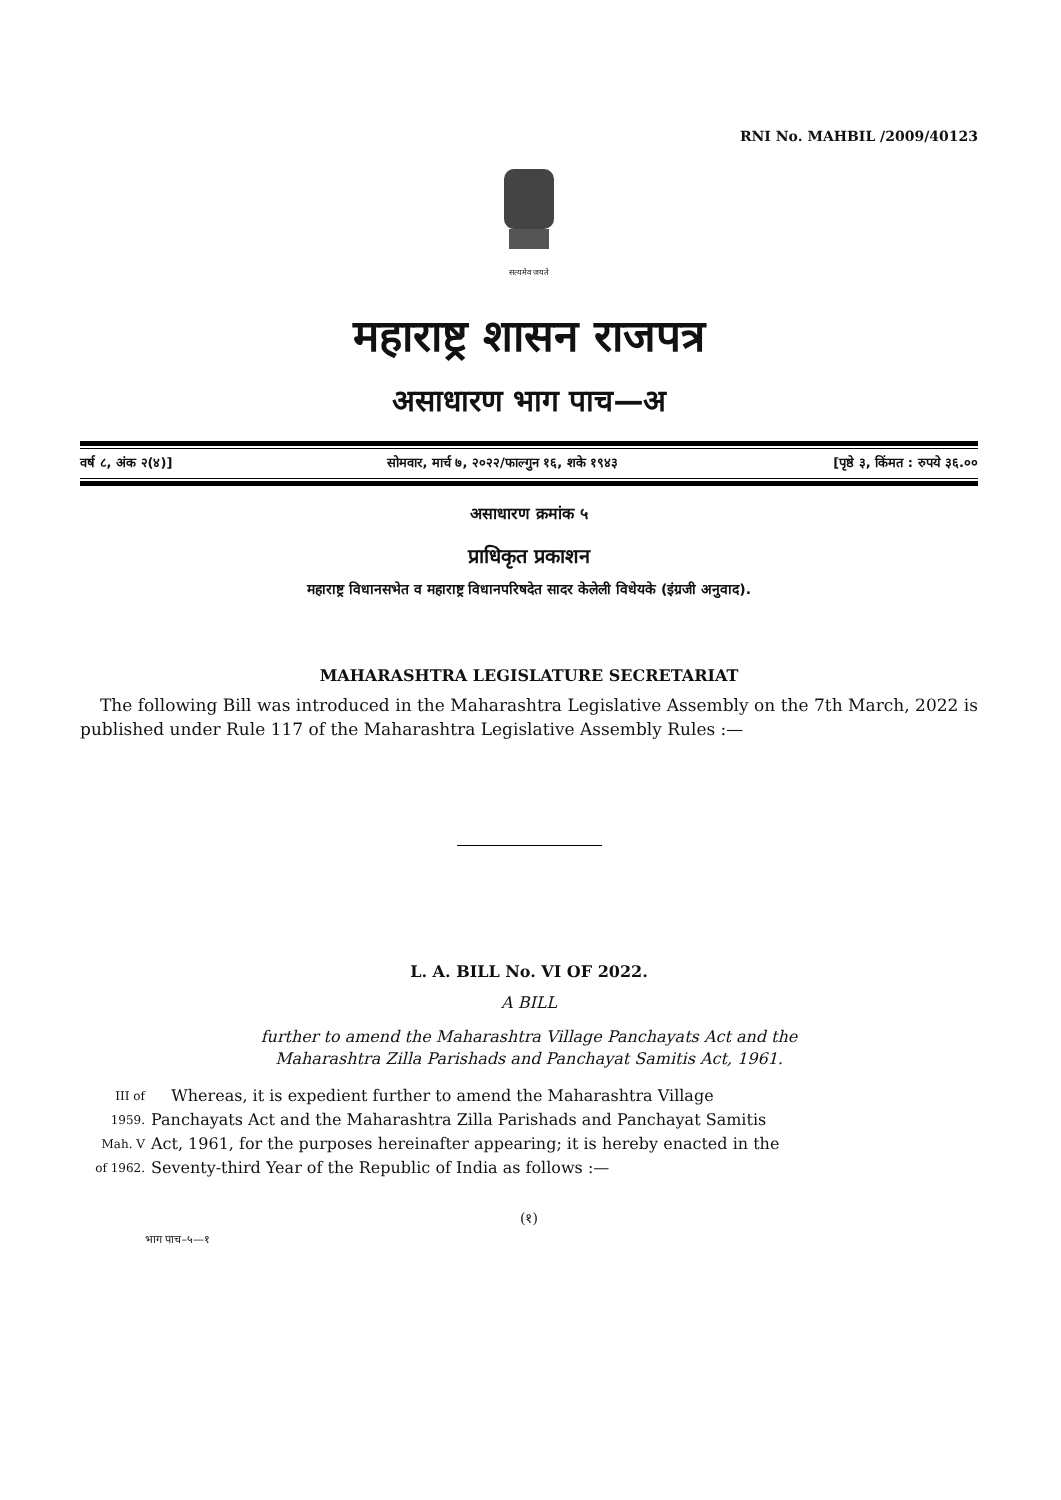RNI No. MAHBIL /2009/40123
सत्यमेव जयते
महाराष्ट्र शासन राजपत्र
असाधारण भाग पाच—अ
वर्ष ८, अंक २(४)] सोमवार, मार्च ७, २०२२/फाल्गुन १६, शके १९४३ [पृष्ठे ३, किंमत : रुपये ३६.००
असाधारण क्रमांक ५
प्राधिकृत प्रकाशन
महाराष्ट्र विधानसभेत व महाराष्ट्र विधानपरिषदेत सादर केलेली विधेयके (इंग्रजी अनुवाद).
MAHARASHTRA LEGISLATURE SECRETARIAT
The following Bill was introduced in the Maharashtra Legislative Assembly on the 7th March, 2022 is published under Rule 117 of the Maharashtra Legislative Assembly Rules :—
L. A. BILL No. VI OF 2022.
A BILL
further to amend the Maharashtra Village Panchayats Act and the
Maharashtra Zilla Parishads and Panchayat Samitis Act, 1961.
III of Whereas, it is expedient further to amend the Maharashtra Village
1959. Panchayats Act and the Maharashtra Zilla Parishads and Panchayat Samitis
Mah. V Act, 1961, for the purposes hereinafter appearing; it is hereby enacted in the
of 1962. Seventy-third Year of the Republic of India as follows :—
(१)
भाग पाच–५—१